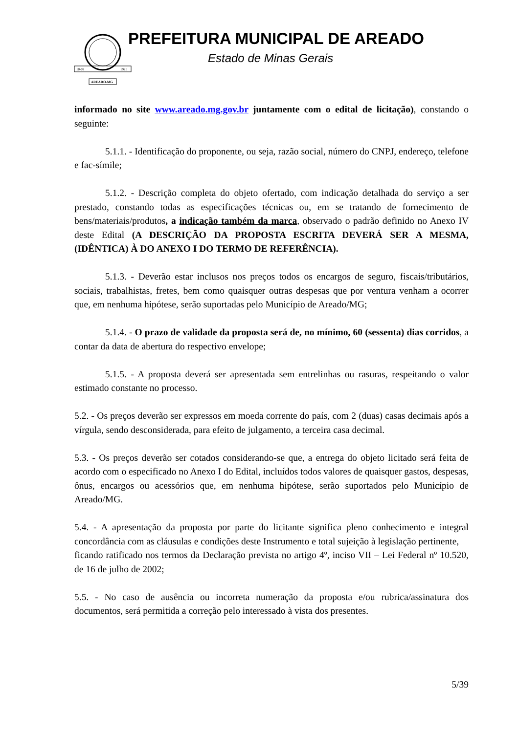10-09
1925
AREADO-MG
PREFEITURA MUNICIPAL DE AREADO
Estado de Minas Gerais
informado no site www.areado.mg.gov.br juntamente com o edital de licitação), constando o seguinte:
5.1.1. - Identificação do proponente, ou seja, razão social, número do CNPJ, endereço, telefone e fac-símile;
5.1.2. - Descrição completa do objeto ofertado, com indicação detalhada do serviço a ser prestado, constando todas as especificações técnicas ou, em se tratando de fornecimento de bens/materiais/produtos, a indicação também da marca, observado o padrão definido no Anexo IV deste Edital (A DESCRIÇÃO DA PROPOSTA ESCRITA DEVERÁ SER A MESMA, (IDÊNTICA) À DO ANEXO I DO TERMO DE REFERÊNCIA).
5.1.3. - Deverão estar inclusos nos preços todos os encargos de seguro, fiscais/tributários, sociais, trabalhistas, fretes, bem como quaisquer outras despesas que por ventura venham a ocorrer que, em nenhuma hipótese, serão suportadas pelo Município de Areado/MG;
5.1.4. - O prazo de validade da proposta será de, no mínimo, 60 (sessenta) dias corridos, a contar da data de abertura do respectivo envelope;
5.1.5. - A proposta deverá ser apresentada sem entrelinhas ou rasuras, respeitando o valor estimado constante no processo.
5.2. - Os preços deverão ser expressos em moeda corrente do país, com 2 (duas) casas decimais após a vírgula, sendo desconsiderada, para efeito de julgamento, a terceira casa decimal.
5.3. - Os preços deverão ser cotados considerando-se que, a entrega do objeto licitado será feita de acordo com o especificado no Anexo I do Edital, incluídos todos valores de quaisquer gastos, despesas, ônus, encargos ou acessórios que, em nenhuma hipótese, serão suportados pelo Município de Areado/MG.
5.4. - A apresentação da proposta por parte do licitante significa pleno conhecimento e integral concordância com as cláusulas e condições deste Instrumento e total sujeição à legislação pertinente,
ficando ratificado nos termos da Declaração prevista no artigo 4º, inciso VII – Lei Federal nº 10.520, de 16 de julho de 2002;
5.5. - No caso de ausência ou incorreta numeração da proposta e/ou rubrica/assinatura dos documentos, será permitida a correção pelo interessado à vista dos presentes.
5/39